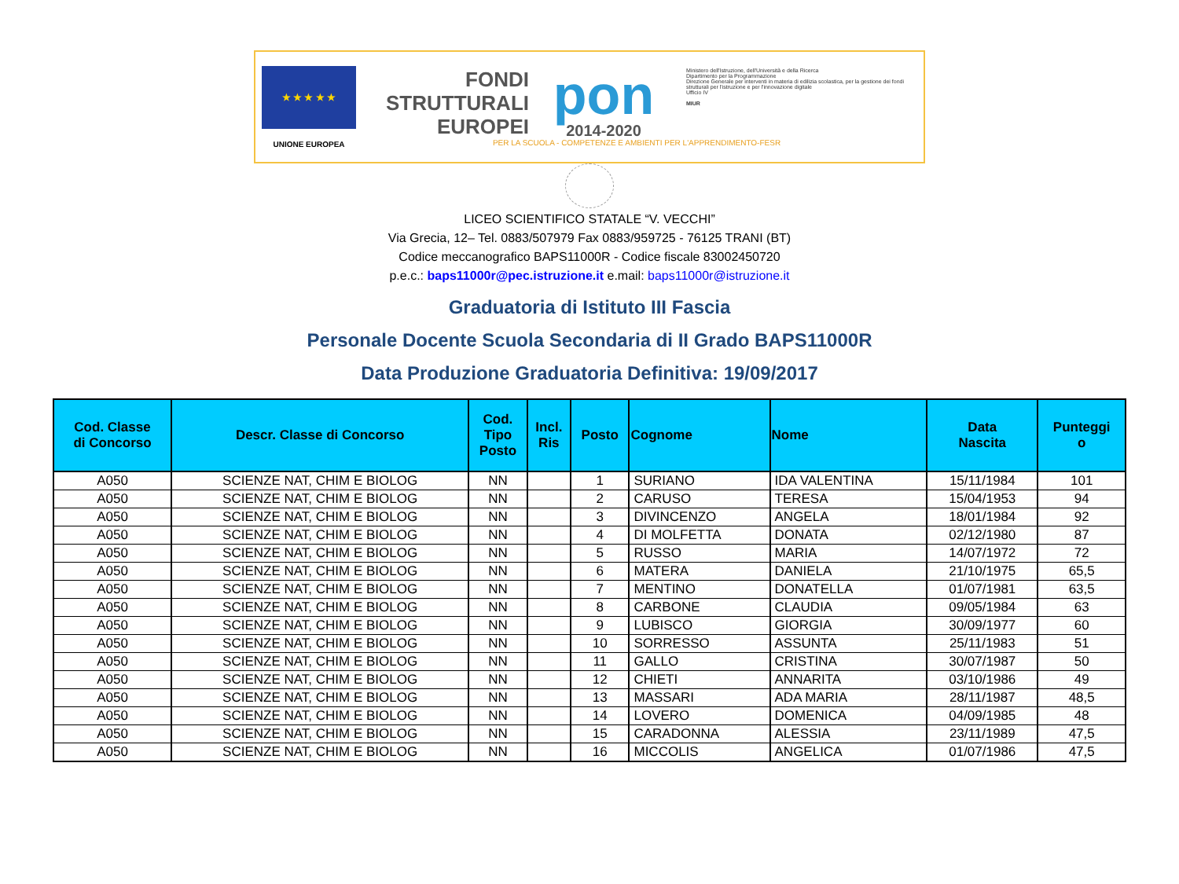★ ★ ★ ★ ★
UNIONE EUROPEA
FONDI
STRUTTURALI
EUROPEI
pon
2014-2020
Ministero dell'Istruzione, dell'Università e della Ricerca
Dipartimento per la Programmazione
Direzione Generale per interventi in materia di edilizia scolastica, per la gestione dei fondi strutturali per l'istruzione e per l'innovazione digitale
Ufficio IV
MIUR
PER LA SCUOLA - COMPETENZE E AMBIENTI PER L'APPRENDIMENTO-FESR
LICEO SCIENTIFICO STATALE “V. VECCHI”
Via Grecia, 12– Tel. 0883/507979 Fax 0883/959725 - 76125 TRANI (BT)
Codice meccanografico BAPS11000R - Codice fiscale 83002450720
p.e.c.: baps11000r@pec.istruzione.it e.mail: baps11000r@istruzione.it
Graduatoria di Istituto III Fascia
Personale Docente Scuola Secondaria di II Grado BAPS11000R
Data Produzione Graduatoria Definitiva: 19/09/2017
| Cod. Classe di Concorso | Descr. Classe di Concorso | Cod. Tipo Posto | Incl. Ris | Posto | Cognome | Nome | Data Nascita | Punteggi o |
| --- | --- | --- | --- | --- | --- | --- | --- | --- |
| A050 | SCIENZE NAT, CHIM E BIOLOG | NN | | 1 | SURIANO | IDA VALENTINA | 15/11/1984 | 101 |
| A050 | SCIENZE NAT, CHIM E BIOLOG | NN | | 2 | CARUSO | TERESA | 15/04/1953 | 94 |
| A050 | SCIENZE NAT, CHIM E BIOLOG | NN | | 3 | DIVINCENZO | ANGELA | 18/01/1984 | 92 |
| A050 | SCIENZE NAT, CHIM E BIOLOG | NN | | 4 | DI MOLFETTA | DONATA | 02/12/1980 | 87 |
| A050 | SCIENZE NAT, CHIM E BIOLOG | NN | | 5 | RUSSO | MARIA | 14/07/1972 | 72 |
| A050 | SCIENZE NAT, CHIM E BIOLOG | NN | | 6 | MATERA | DANIELA | 21/10/1975 | 65,5 |
| A050 | SCIENZE NAT, CHIM E BIOLOG | NN | | 7 | MENTINO | DONATELLA | 01/07/1981 | 63,5 |
| A050 | SCIENZE NAT, CHIM E BIOLOG | NN | | 8 | CARBONE | CLAUDIA | 09/05/1984 | 63 |
| A050 | SCIENZE NAT, CHIM E BIOLOG | NN | | 9 | LUBISCO | GIORGIA | 30/09/1977 | 60 |
| A050 | SCIENZE NAT, CHIM E BIOLOG | NN | | 10 | SORRESSO | ASSUNTA | 25/11/1983 | 51 |
| A050 | SCIENZE NAT, CHIM E BIOLOG | NN | | 11 | GALLO | CRISTINA | 30/07/1987 | 50 |
| A050 | SCIENZE NAT, CHIM E BIOLOG | NN | | 12 | CHIETI | ANNARITA | 03/10/1986 | 49 |
| A050 | SCIENZE NAT, CHIM E BIOLOG | NN | | 13 | MASSARI | ADA MARIA | 28/11/1987 | 48,5 |
| A050 | SCIENZE NAT, CHIM E BIOLOG | NN | | 14 | LOVERO | DOMENICA | 04/09/1985 | 48 |
| A050 | SCIENZE NAT, CHIM E BIOLOG | NN | | 15 | CARADONNA | ALESSIA | 23/11/1989 | 47,5 |
| A050 | SCIENZE NAT, CHIM E BIOLOG | NN | | 16 | MICCOLIS | ANGELICA | 01/07/1986 | 47,5 |